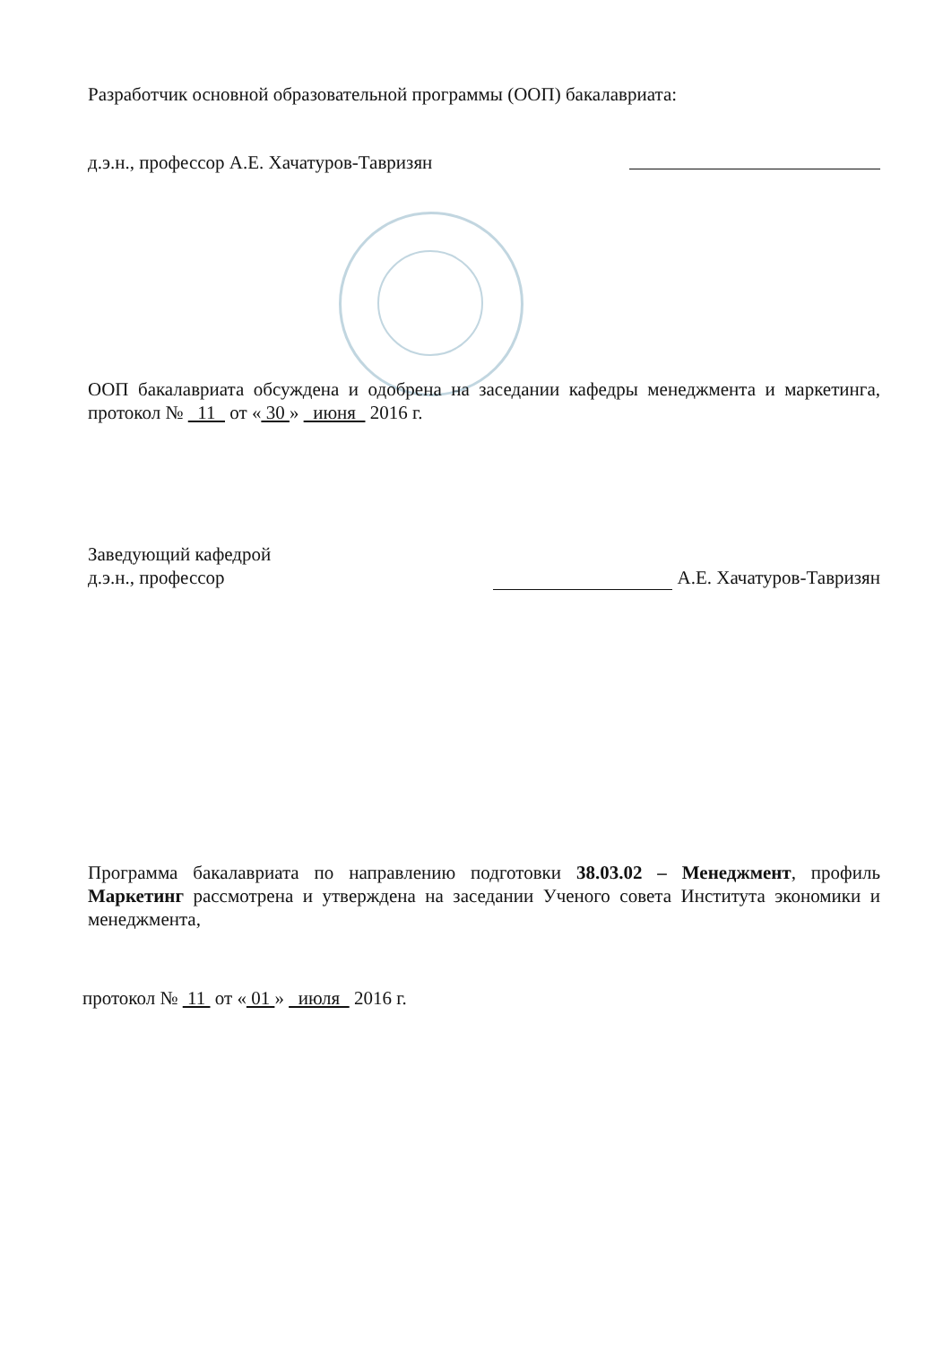Разработчик основной образовательной программы (ООП) бакалавриата:
д.э.н., профессор А.Е. Хачатуров-Тавризян
ООП бакалавриата обсуждена и одобрена на заседании кафедры менеджмента и маркетинга, протокол № 11 от « 30 » июня 2016 г.
Заведующий кафедрой
д.э.н., профессор А.Е. Хачатуров-Тавризян
Программа бакалавриата по направлению подготовки 38.03.02 – Менеджмент, профиль Маркетинг рассмотрена и утверждена на заседании Ученого совета Института экономики и менеджмента,
протокол № 11 от « 01 » июля 2016 г.